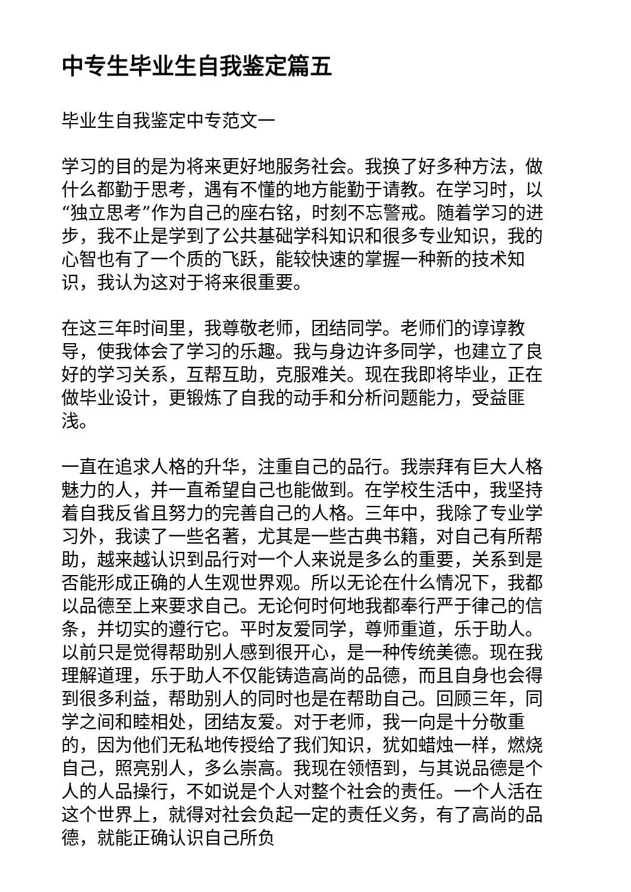中专生毕业生自我鉴定篇五
毕业生自我鉴定中专范文一
学习的目的是为将来更好地服务社会。我换了好多种方法，做什么都勤于思考，遇有不懂的地方能勤于请教。在学习时，以“独立思考”作为自己的座右铭，时刻不忘警戒。随着学习的进步，我不止是学到了公共基础学科知识和很多专业知识，我的心智也有了一个质的飞跃，能较快速的掌握一种新的技术知识，我认为这对于将来很重要。
在这三年时间里，我尊敬老师，团结同学。老师们的谆谆教导，使我体会了学习的乐趣。我与身边许多同学，也建立了良好的学习关系，互帮互助，克服难关。现在我即将毕业，正在做毕业设计，更锻炼了自我的动手和分析问题能力，受益匪浅。
一直在追求人格的升华，注重自己的品行。我崇拜有巨大人格魅力的人，并一直希望自己也能做到。在学校生活中，我坚持着自我反省且努力的完善自己的人格。三年中，我除了专业学习外，我读了一些名著，尤其是一些古典书籍，对自己有所帮助，越来越认识到品行对一个人来说是多么的重要，关系到是否能形成正确的人生观世界观。所以无论在什么情况下，我都以品德至上来要求自己。无论何时何地我都奉行严于律己的信条，并切实的遵行它。平时友爱同学，尊师重道，乐于助人。以前只是觉得帮助别人感到很开心，是一种传统美德。现在我理解道理，乐于助人不仅能铸造高尚的品德，而且自身也会得到很多利益，帮助别人的同时也是在帮助自己。回顾三年，同学之间和睦相处，团结友爱。对于老师，我一向是十分敬重的，因为他们无私地传授给了我们知识，犹如蜡烛一样，燃烧自己，照亮别人，多么崇高。我现在领悟到，与其说品德是个人的人品操行，不如说是个人对整个社会的责任。一个人活在这个世界上，就得对社会负起一定的责任义务，有了高尚的品德，就能正确认识自己所负